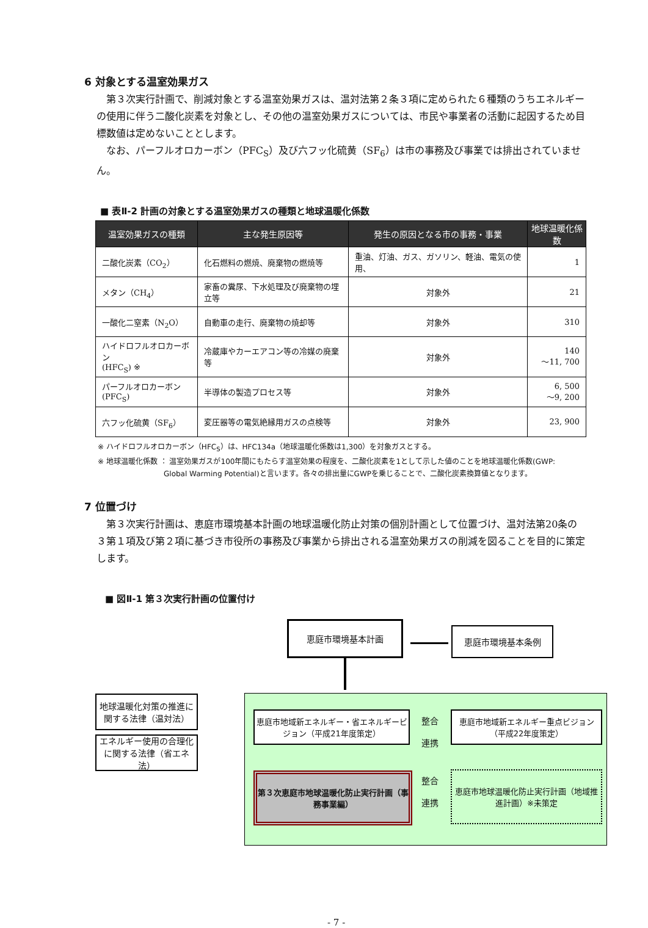6 対象とする温室効果ガス
第３次実行計画で、削減対象とする温室効果ガスは、温対法第２条３項に定められた６種類のうちエネルギーの使用に伴う二酸化炭素を対象とし、その他の温室効果ガスについては、市民や事業者の活動に起因するため目標数値は定めないこととします。
なお、パーフルオロカーボン（PFC<sub>S</sub>）及び六フッ化硫黄（SF<sub>6</sub>）は市の事務及び事業では排出されていません。
■ 表Ⅱ-2 計画の対象とする温室効果ガスの種類と地球温暖化係数
| 温室効果ガスの種類 | 主な発生原因等 | 発生の原因となる市の事務・事業 | 地球温暖化係数 |
| --- | --- | --- | --- |
| 二酸化炭素（CO<sub>2</sub>） | 化石燃料の燃焼、廃棄物の燃焼等 | 重油、灯油、ガス、ガソリン、軽油、電気の使用、 | 1 |
| メタン（CH<sub>4</sub>） | 家畜の糞尿、下水処理及び廃棄物の埋立等 | 対象外 | 21 |
| 一酸化二窒素（N<sub>2</sub>O） | 自動車の走行、廃棄物の焼却等 | 対象外 | 310 |
| ハイドロフルオロカーボン (HFC<sub>S</sub>) ※ | 冷蔵庫やカーエアコン等の冷媒の廃棄等 | 対象外 | 140 ～11, 700 |
| パーフルオロカーボン (PFC<sub>S</sub>) | 半導体の製造プロセス等 | 対象外 | 6, 500 ～9, 200 |
| 六フッ化硫黄（SF<sub>6</sub>） | 変圧器等の電気絶縁用ガスの点検等 | 対象外 | 23, 900 |
※ ハイドロフルオロカーボン（HFC<sub>S</sub>）は、HFC134a（地球温暖化係数は1,300）を対象ガスとする。
※ 地球温暖化係数 ： 温室効果ガスが100年間にもたらす温室効果の程度を、二酸化炭素を1として示した値のことを地球温暖化係数(GWP:
         Global Warming Potential)と言います。各々の排出量にGWPを乗じることで、二酸化炭素換算値となります。
7 位置づけ
第３次実行計画は、恵庭市環境基本計画の地球温暖化防止対策の個別計画として位置づけ、温対法第20条の３第１項及び第２項に基づき市役所の事務及び事業から排出される温室効果ガスの削減を図ることを目的に策定します。
■ 図Ⅱ-1 第３次実行計画の位置付け
恵庭市環境基本計画
恵庭市環境基本条例
地球温暖化対策の推進に関する法律（温対法）
エネルギー使用の合理化に関する法律（省エネ法）
恵庭市地域新エネルギー・省エネルギービジョン（平成21年度策定）
恵庭市地域新エネルギー重点ビジョン（平成22年度策定）
整合
連携
第３次恵庭市地球温暖化防止実行計画（事務事業編）
整合
連携
恵庭市地球温暖化防止実行計画（地域推進計画）※未策定
- 7 -